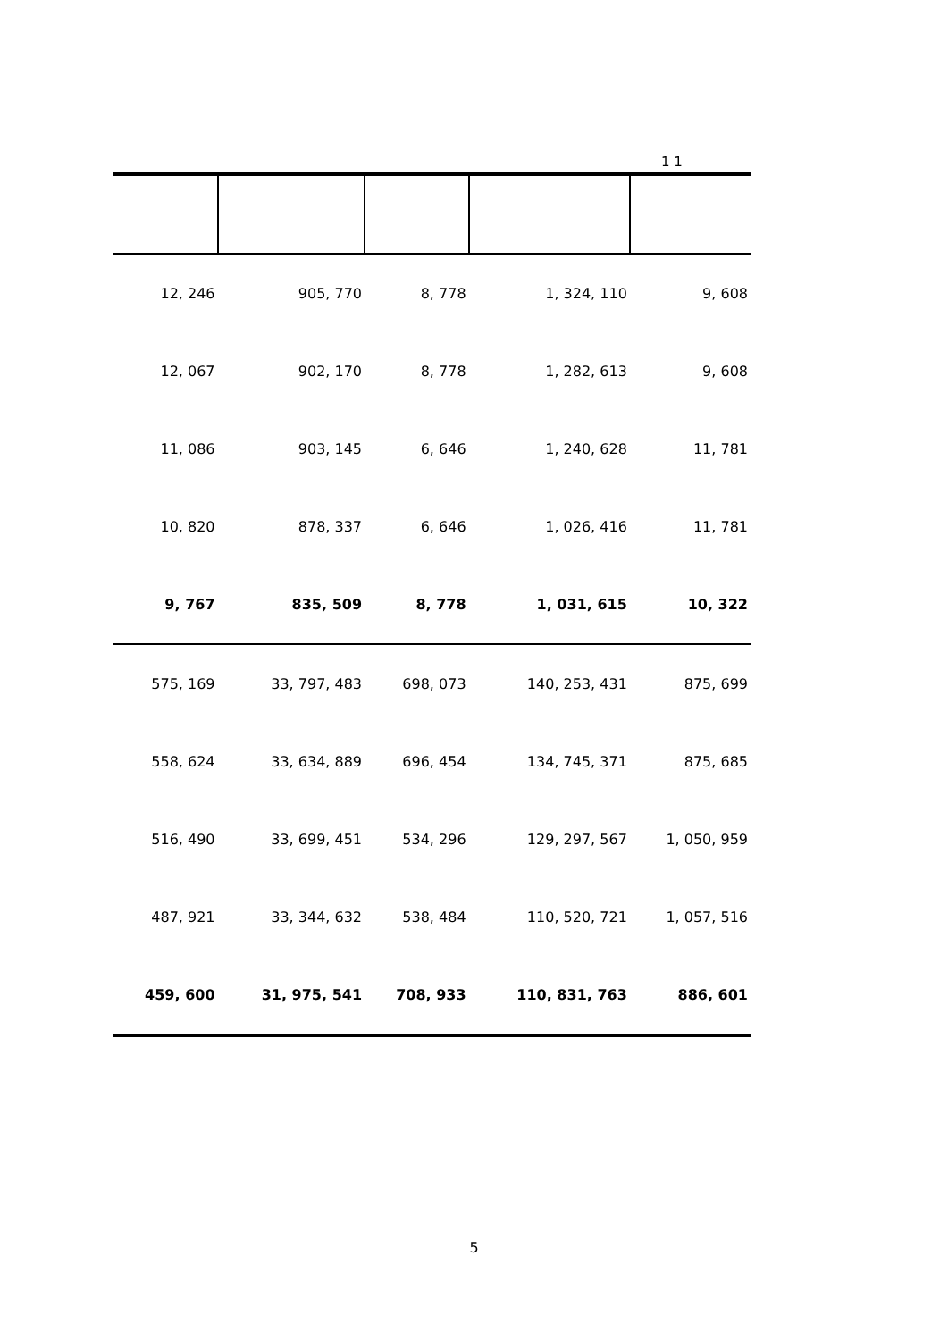1 1
| 12, 246 | 905, 770 | 8, 778 | 1, 324, 110 | 9, 608 |
| 12, 067 | 902, 170 | 8, 778 | 1, 282, 613 | 9, 608 |
| 11, 086 | 903, 145 | 6, 646 | 1, 240, 628 | 11, 781 |
| 10, 820 | 878, 337 | 6, 646 | 1, 026, 416 | 11, 781 |
| 9, 767 | 835, 509 | 8, 778 | 1, 031, 615 | 10, 322 |
| 575, 169 | 33, 797, 483 | 698, 073 | 140, 253, 431 | 875, 699 |
| 558, 624 | 33, 634, 889 | 696, 454 | 134, 745, 371 | 875, 685 |
| 516, 490 | 33, 699, 451 | 534, 296 | 129, 297, 567 | 1, 050, 959 |
| 487, 921 | 33, 344, 632 | 538, 484 | 110, 520, 721 | 1, 057, 516 |
| 459, 600 | 31, 975, 541 | 708, 933 | 110, 831, 763 | 886, 601 |
5